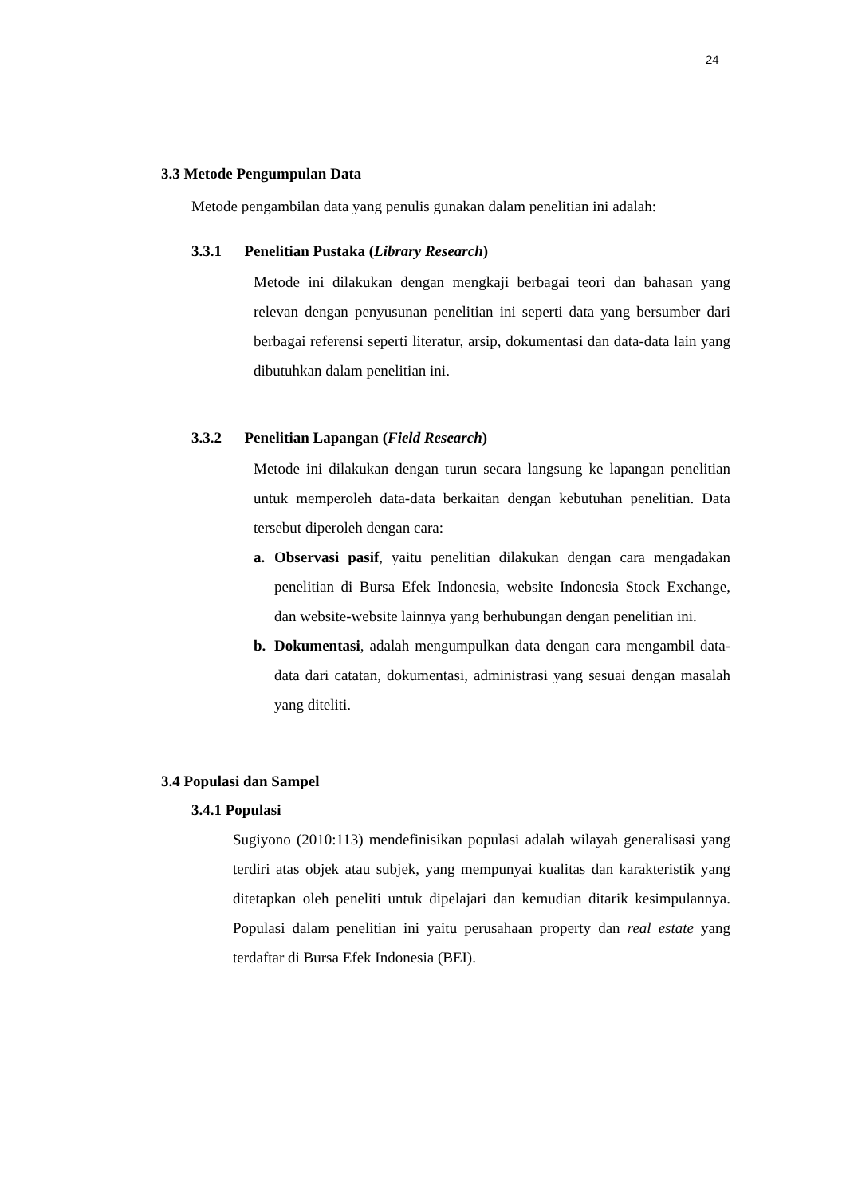24
3.3 Metode Pengumpulan Data
Metode pengambilan data yang penulis gunakan dalam penelitian ini adalah:
3.3.1 Penelitian Pustaka (Library Research)
Metode ini dilakukan dengan mengkaji berbagai teori dan bahasan yang relevan dengan penyusunan penelitian ini seperti data yang bersumber dari berbagai referensi seperti literatur, arsip, dokumentasi dan data-data lain yang dibutuhkan dalam penelitian ini.
3.3.2 Penelitian Lapangan (Field Research)
Metode ini dilakukan dengan turun secara langsung ke lapangan penelitian untuk memperoleh data-data berkaitan dengan kebutuhan penelitian. Data tersebut diperoleh dengan cara:
a.
Observasi pasif, yaitu penelitian dilakukan dengan cara mengadakan penelitian di Bursa Efek Indonesia, website Indonesia Stock Exchange, dan website-website lainnya yang berhubungan dengan penelitian ini.
b.
Dokumentasi, adalah mengumpulkan data dengan cara mengambil data-data dari catatan, dokumentasi, administrasi yang sesuai dengan masalah yang diteliti.
3.4 Populasi dan Sampel
3.4.1 Populasi
Sugiyono (2010:113) mendefinisikan populasi adalah wilayah generalisasi yang terdiri atas objek atau subjek, yang mempunyai kualitas dan karakteristik yang ditetapkan oleh peneliti untuk dipelajari dan kemudian ditarik kesimpulannya. Populasi dalam penelitian ini yaitu perusahaan property dan real estate yang terdaftar di Bursa Efek Indonesia (BEI).